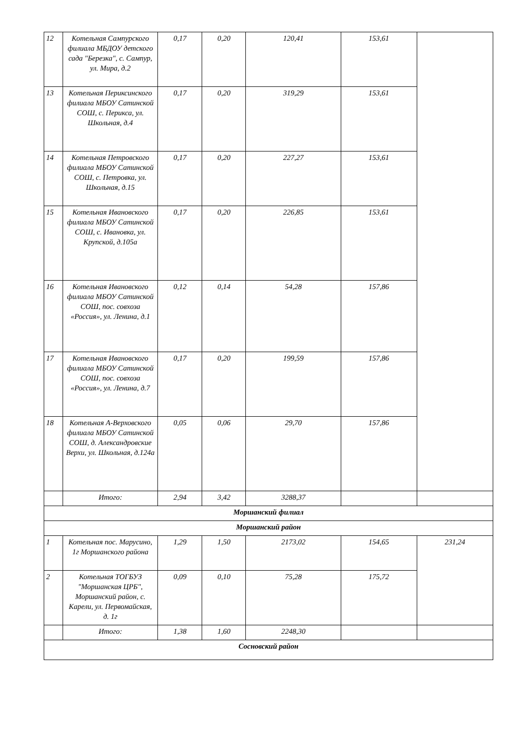| 12 | Котельная Сампурского филиала МБДОУ детского сада "Березка", с. Сампур, ул. Мира, д.2 | 0,17 | 0,20 | 120,41 | 153,61 | |
| 13 | Котельная Периксинского филиала МБОУ Сатинской СОШ, с. Перикса, ул. Школьная, д.4 | 0,17 | 0,20 | 319,29 | 153,61 | |
| 14 | Котельная Петровского филиала МБОУ Сатинской СОШ, с. Петровка, ул. Школьная, д.15 | 0,17 | 0,20 | 227,27 | 153,61 | |
| 15 | Котельная Ивановского филиала МБОУ Сатинской СОШ, с. Ивановка, ул. Крупской, д.105а | 0,17 | 0,20 | 226,85 | 153,61 | |
| 16 | Котельная Ивановского филиала МБОУ Сатинской СОШ, пос. совхоза «Россия», ул. Ленина, д.1 | 0,12 | 0,14 | 54,28 | 157,86 | |
| 17 | Котельная Ивановского филиала МБОУ Сатинской СОШ, пос. совхоза «Россия», ул. Ленина, д.7 | 0,17 | 0,20 | 199,59 | 157,86 | |
| 18 | Котельная А-Верховского филиала МБОУ Сатинской СОШ, д. Александровские Верхи, ул. Школьная, д.124а | 0,05 | 0,06 | 29,70 | 157,86 | |
| | Итого: | 2,94 | 3,42 | 3288,37 | | |
| Моршанский филиал | | | | | | |
| Моршанский район | | | | | | |
| 1 | Котельная пос. Марусино, 1г Моршанского района | 1,29 | 1,50 | 2173,02 | 154,65 | 231,24 |
| 2 | Котельная ТОГБУЗ "Моршанская ЦРБ", Моршанский район, с. Карели, ул. Первомайская, д. 1г | 0,09 | 0,10 | 75,28 | 175,72 | |
| | Итого: | 1,38 | 1,60 | 2248,30 | | |
| Сосновский район | | | | | | |